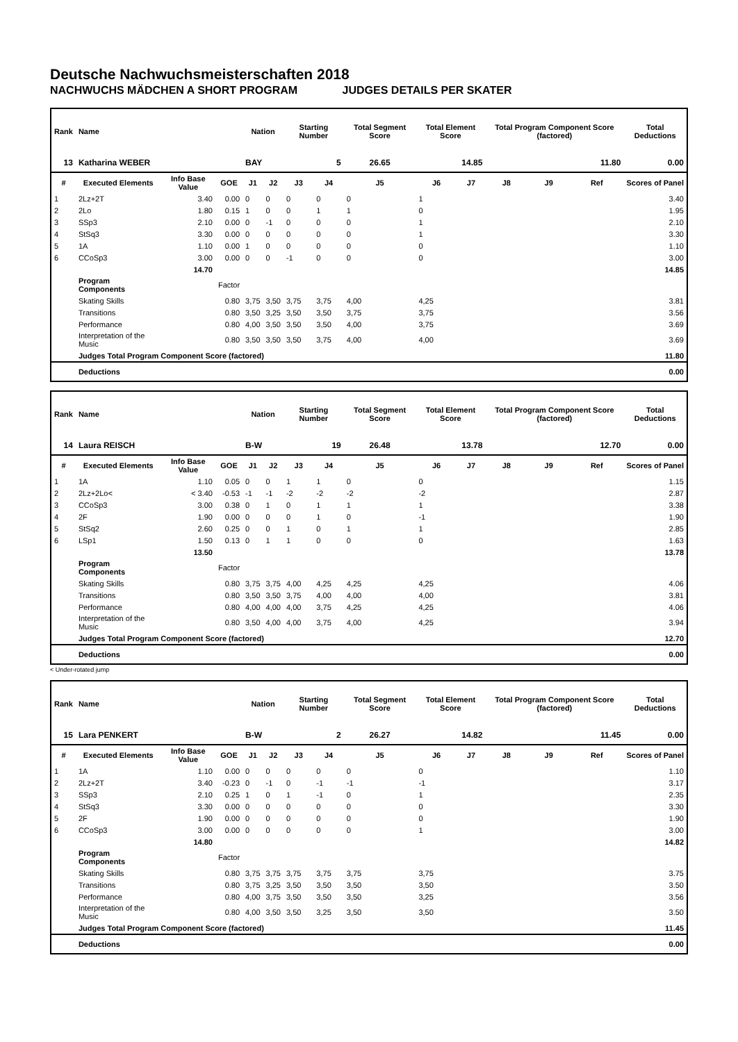Deutsche Nachwuchsmeisterschaften 2018
NACHWUCHS MÄDCHEN A SHORT PROGRAM JUDGES DETAILS PER SKATER
| Rank | Name | | | Nation | | Starting Number | | Total Segment Score | Total Element Score | | Total Program Component Score (factored) | | | Total Deductions |
| --- | --- | --- | --- | --- | --- | --- | --- | --- | --- | --- | --- | --- | --- | --- |
| 13 | Katharina WEBER | | | BAY | | 5 | | 26.65 | 14.85 | | 11.80 | | | 0.00 |
| # | Executed Elements | Info Base Value | GOE | J1 | J2 | J3 | J4 | J5 | J6 | J7 | J8 | J9 | Ref | Scores of Panel |
| 1 | 2Lz+2T | 3.40 | 0.00 | 0 | 0 | 0 | 0 | 0 | 1 | | | | | 3.40 |
| 2 | 2Lo | 1.80 | 0.15 | 1 | 0 | 0 | 1 | 1 | 0 | | | | | 1.95 |
| 3 | SSp3 | 2.10 | 0.00 | 0 | -1 | 0 | 0 | 0 | 1 | | | | | 2.10 |
| 4 | StSq3 | 3.30 | 0.00 | 0 | 0 | 0 | 0 | 0 | 1 | | | | | 3.30 |
| 5 | 1A | 1.10 | 0.00 | 1 | 0 | 0 | 0 | 0 | 0 | | | | | 1.10 |
| 6 | CCoSp3 | 3.00 | 0.00 | 0 | 0 | -1 | 0 | 0 | 0 | | | | | 3.00 |
| | | 14.70 | | | | | | | | | | | | 14.85 |
| | Program Components | | Factor | | | | | | | | | | | |
| | Skating Skills | | 0.80 | 3,75 | 3,50 | 3,75 | 3,75 | 4,00 | 4,25 | | | | | 3.81 |
| | Transitions | | 0.80 | 3,50 | 3,25 | 3,50 | 3,50 | 3,75 | 3,75 | | | | | 3.56 |
| | Performance | | 0.80 | 4,00 | 3,50 | 3,50 | 3,50 | 4,00 | 3,75 | | | | | 3.69 |
| | Interpretation of the Music | | 0.80 | 3,50 | 3,50 | 3,50 | 3,75 | 4,00 | 4,00 | | | | | 3.69 |
| | Judges Total Program Component Score (factored) | | | | | | | | | | | | | 11.80 |
| | Deductions | | | | | | | | | | | | | 0.00 |
| Rank | Name | | | Nation | | Starting Number | | Total Segment Score | Total Element Score | | Total Program Component Score (factored) | | | Total Deductions |
| --- | --- | --- | --- | --- | --- | --- | --- | --- | --- | --- | --- | --- | --- | --- |
| 14 | Laura REISCH | | | B-W | | 19 | | 26.48 | 13.78 | | 12.70 | | | 0.00 |
| # | Executed Elements | Info Base Value | GOE | J1 | J2 | J3 | J4 | J5 | J6 | J7 | J8 | J9 | Ref | Scores of Panel |
| 1 | 1A | 1.10 | 0.05 | 0 | 0 | 1 | 1 | 0 | 0 | | | | | 1.15 |
| 2 | 2Lz+2Lo< | < 3.40 | -0.53 | -1 | -1 | -2 | -2 | -2 | -2 | | | | | 2.87 |
| 3 | CCoSp3 | 3.00 | 0.38 | 0 | 1 | 0 | 1 | 1 | 1 | | | | | 3.38 |
| 4 | 2F | 1.90 | 0.00 | 0 | 0 | 0 | 1 | 0 | -1 | | | | | 1.90 |
| 5 | StSq2 | 2.60 | 0.25 | 0 | 0 | 1 | 0 | 1 | 1 | | | | | 2.85 |
| 6 | LSp1 | 1.50 | 0.13 | 0 | 1 | 1 | 0 | 0 | 0 | | | | | 1.63 |
| | | 13.50 | | | | | | | | | | | | 13.78 |
| | Program Components | | Factor | | | | | | | | | | | |
| | Skating Skills | | 0.80 | 3,75 | 3,75 | 4,00 | 4,25 | 4,25 | 4,25 | | | | | 4.06 |
| | Transitions | | 0.80 | 3,50 | 3,50 | 3,75 | 4,00 | 4,00 | 4,00 | | | | | 3.81 |
| | Performance | | 0.80 | 4,00 | 4,00 | 4,00 | 3,75 | 4,25 | 4,25 | | | | | 4.06 |
| | Interpretation of the Music | | 0.80 | 3,50 | 4,00 | 4,00 | 3,75 | 4,00 | 4,25 | | | | | 3.94 |
| | Judges Total Program Component Score (factored) | | | | | | | | | | | | | 12.70 |
| | Deductions | | | | | | | | | | | | | 0.00 |
< Under-rotated jump
| Rank | Name | | | Nation | | Starting Number | | Total Segment Score | Total Element Score | | Total Program Component Score (factored) | | | Total Deductions |
| --- | --- | --- | --- | --- | --- | --- | --- | --- | --- | --- | --- | --- | --- | --- |
| 15 | Lara PENKERT | | | B-W | | 2 | | 26.27 | 14.82 | | 11.45 | | | 0.00 |
| # | Executed Elements | Info Base Value | GOE | J1 | J2 | J3 | J4 | J5 | J6 | J7 | J8 | J9 | Ref | Scores of Panel |
| 1 | 1A | 1.10 | 0.00 | 0 | 0 | 0 | 0 | 0 | 0 | | | | | 1.10 |
| 2 | 2Lz+2T | 3.40 | -0.23 | 0 | -1 | 0 | -1 | -1 | -1 | | | | | 3.17 |
| 3 | SSp3 | 2.10 | 0.25 | 1 | 0 | 1 | -1 | 0 | 1 | | | | | 2.35 |
| 4 | StSq3 | 3.30 | 0.00 | 0 | 0 | 0 | 0 | 0 | 0 | | | | | 3.30 |
| 5 | 2F | 1.90 | 0.00 | 0 | 0 | 0 | 0 | 0 | 0 | | | | | 1.90 |
| 6 | CCoSp3 | 3.00 | 0.00 | 0 | 0 | 0 | 0 | 0 | 1 | | | | | 3.00 |
| | | 14.80 | | | | | | | | | | | | 14.82 |
| | Program Components | | Factor | | | | | | | | | | | |
| | Skating Skills | | 0.80 | 3,75 | 3,75 | 3,75 | 3,75 | 3,75 | 3,75 | | | | | 3.75 |
| | Transitions | | 0.80 | 3,75 | 3,25 | 3,50 | 3,50 | 3,50 | 3,50 | | | | | 3.50 |
| | Performance | | 0.80 | 4,00 | 3,75 | 3,50 | 3,50 | 3,50 | 3,25 | | | | | 3.56 |
| | Interpretation of the Music | | 0.80 | 4,00 | 3,50 | 3,50 | 3,25 | 3,50 | 3,50 | | | | | 3.50 |
| | Judges Total Program Component Score (factored) | | | | | | | | | | | | | 11.45 |
| | Deductions | | | | | | | | | | | | | 0.00 |